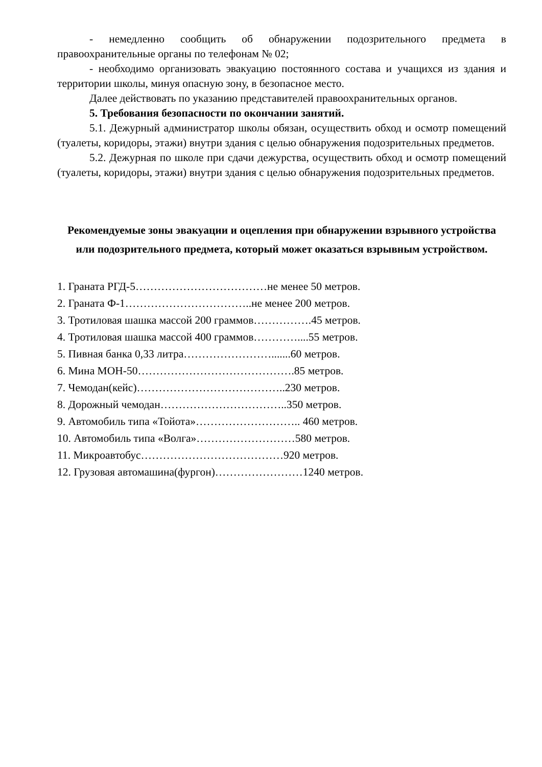- немедленно сообщить об обнаружении подозрительного предмета в правоохранительные органы по телефонам № 02;
- необходимо организовать эвакуацию постоянного состава и учащихся из здания и территории школы, минуя опасную зону, в безопасное место.
Далее действовать по указанию представителей правоохранительных органов.
5. Требования безопасности по окончании занятий.
5.1. Дежурный администратор школы обязан, осуществить обход и осмотр помещений (туалеты, коридоры, этажи) внутри здания с целью обнаружения подозрительных предметов.
5.2. Дежурная по школе при сдачи дежурства, осуществить обход и осмотр помещений (туалеты, коридоры, этажи) внутри здания с целью обнаружения подозрительных предметов.
Рекомендуемые зоны эвакуации и оцепления при обнаружении взрывного устройства или подозрительного предмета, который может оказаться взрывным устройством.
1. Граната РГД-5………………………………не менее 50 метров.
2. Граната Ф-1……………………………..не менее 200 метров.
3. Тротиловая шашка массой 200 граммов…………….45 метров.
4. Тротиловая шашка массой 400 граммов…………....55 метров.
5. Пивная банка 0,33 литра…………………….......60 метров.
6. Мина МОН-50…………………………………….85 метров.
7. Чемодан(кейс)…………………………………..230 метров.
8. Дорожный чемодан……………………………..350 метров.
9. Автомобиль типа «Тойота»……………………….. 460 метров.
10. Автомобиль типа «Волга»………………………580 метров.
11. Микроавтобус…………………………………920 метров.
12. Грузовая автомашина(фургон)……………………1240 метров.